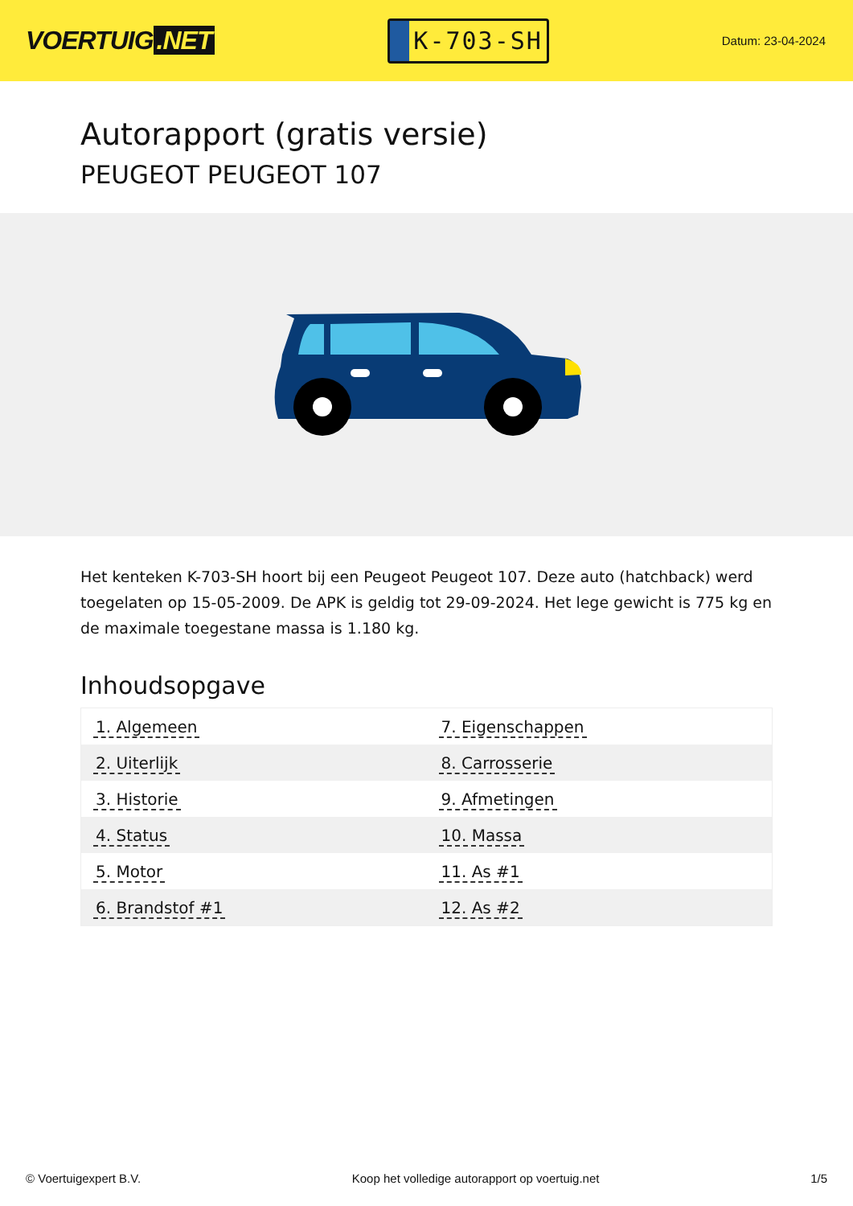VOERTUIG.NET
K-703-SH
Datum: 23-04-2024
Autorapport (gratis versie)
PEUGEOT PEUGEOT 107
Het kenteken K-703-SH hoort bij een Peugeot Peugeot 107. Deze auto (hatchback) werd toegelaten op 15-05-2009. De APK is geldig tot 29-09-2024. Het lege gewicht is 775 kg en de maximale toegestane massa is 1.180 kg.
Inhoudsopgave
| 1. Algemeen | 7. Eigenschappen |
| 2. Uiterlijk | 8. Carrosserie |
| 3. Historie | 9. Afmetingen |
| 4. Status | 10. Massa |
| 5. Motor | 11. As #1 |
| 6. Brandstof #1 | 12. As #2 |
© Voertuigexpert B.V. Koop het volledige autorapport op voertuig.net 1/5